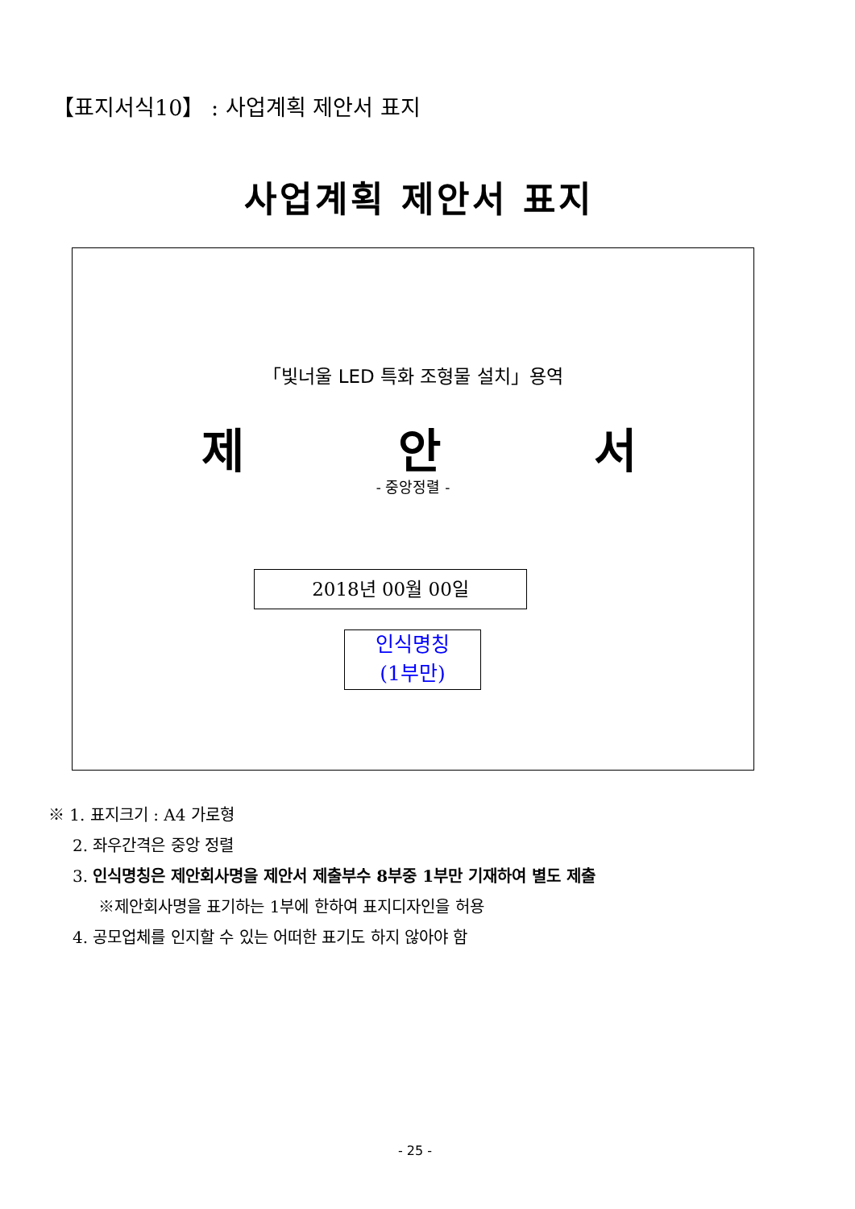【표지서식10】 : 사업계획 제안서 표지
사업계획 제안서 표지
「빛너울 LED 특화 조형물 설치」용역
제 안 서
- 중앙정렬 -
2018년 00월 00일
인식명칭
(1부만)
※ 1. 표지크기 : A4 가로형
2. 좌우간격은 중앙 정렬
3. 인식명칭은 제안회사명을 제안서 제출부수 8부중 1부만 기재하여 별도 제출
※제안회사명을 표기하는 1부에 한하여 표지디자인을 허용
4. 공모업체를 인지할 수 있는 어떠한 표기도 하지 않아야 함
- 25 -